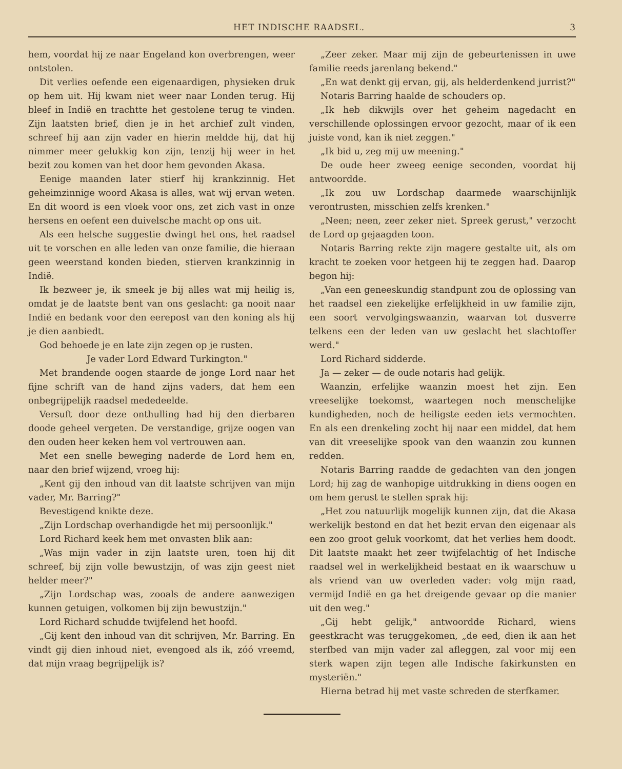HET INDISCHE RAADSEL. 3
hem, voordat hij ze naar Engeland kon overbrengen, weer ontstolen.
Dit verlies oefende een eigenaardigen, physieken druk op hem uit. Hij kwam niet weer naar Londen terug. Hij bleef in Indië en trachtte het gestolene terug te vinden. Zijn laatsten brief, dien je in het archief zult vinden, schreef hij aan zijn vader en hierin meldde hij, dat hij nimmer meer gelukkig kon zijn, tenzij hij weer in het bezit zou komen van het door hem gevonden Akasa.
Eenige maanden later stierf hij krankzinnig. Het geheimzinnige woord Akasa is alles, wat wij ervan weten. En dit woord is een vloek voor ons, zet zich vast in onze hersens en oefent een duivelsche macht op ons uit.
Als een helsche suggestie dwingt het ons, het raadsel uit te vorschen en alle leden van onze familie, die hieraan geen weerstand konden bieden, stierven krankzinnig in Indië.
Ik bezweer je, ik smeek je bij alles wat mij heilig is, omdat je de laatste bent van ons geslacht: ga nooit naar Indië en bedank voor den eerepost van den koning als hij je dien aanbiedt.
God behoede je en late zijn zegen op je rusten.
Je vader Lord Edward Turkington."
Met brandende oogen staarde de jonge Lord naar het fijne schrift van de hand zijns vaders, dat hem een onbegrijpelijk raadsel mededeelde.
Versuft door deze onthulling had hij den dierbaren doode geheel vergeten. De verstandige, grijze oogen van den ouden heer keken hem vol vertrouwen aan.
Met een snelle beweging naderde de Lord hem en, naar den brief wijzend, vroeg hij:
„Kent gij den inhoud van dit laatste schrijven van mijn vader, Mr. Barring?"
Bevestigend knikte deze.
„Zijn Lordschap overhandigde het mij persoonlijk."
Lord Richard keek hem met onvasten blik aan:
„Was mijn vader in zijn laatste uren, toen hij dit schreef, bij zijn volle bewustzijn, of was zijn geest niet helder meer?"
„Zijn Lordschap was, zooals de andere aanwezigen kunnen getuigen, volkomen bij zijn bewustzijn."
Lord Richard schudde twijfelend het hoofd.
„Gij kent den inhoud van dit schrijven, Mr. Barring. En vindt gij dien inhoud niet, evengoed als ik, zóó vreemd, dat mijn vraag begrijpelijk is?
„Zeer zeker. Maar mij zijn de gebeurtenissen in uwe familie reeds jarenlang bekend."
„En wat denkt gij ervan, gij, als helderdenkend jurrist?"
Notaris Barring haalde de schouders op.
„Ik heb dikwijls over het geheim nagedacht en verschillende oplossingen ervoor gezocht, maar of ik een juiste vond, kan ik niet zeggen."
„Ik bid u, zeg mij uw meening."
De oude heer zweeg eenige seconden, voordat hij antwoordde.
„Ik zou uw Lordschap daarmede waarschijnlijk verontrusten, misschien zelfs krenken."
„Neen; neen, zeer zeker niet. Spreek gerust," verzocht de Lord op gejaagden toon.
Notaris Barring rekte zijn magere gestalte uit, als om kracht te zoeken voor hetgeen hij te zeggen had. Daarop begon hij:
„Van een geneeskundig standpunt zou de oplossing van het raadsel een ziekelijke erfelijkheid in uw familie zijn, een soort vervolgingswaanzin, waarvan tot dusverre telkens een der leden van uw geslacht het slachtoffer werd."
Lord Richard sidderde.
Ja — zeker — de oude notaris had gelijk.
Waanzin, erfelijke waanzin moest het zijn. Een vreeselijke toekomst, waartegen noch menschelijke kundigheden, noch de heiligste eeden iets vermochten. En als een drenkeling zocht hij naar een middel, dat hem van dit vreeselijke spook van den waanzin zou kunnen redden.
Notaris Barring raadde de gedachten van den jongen Lord; hij zag de wanhopige uitdrukking in diens oogen en om hem gerust te stellen sprak hij:
„Het zou natuurlijk mogelijk kunnen zijn, dat die Akasa werkelijk bestond en dat het bezit ervan den eigenaar als een zoo groot geluk voorkomt, dat het verlies hem doodt. Dit laatste maakt het zeer twijfelachtig of het Indische raadsel wel in werkelijkheid bestaat en ik waarschuw u als vriend van uw overleden vader: volg mijn raad, vermijd Indië en ga het dreigende gevaar op die manier uit den weg."
„Gij hebt gelijk," antwoordde Richard, wiens geestkracht was teruggekomen, „de eed, dien ik aan het sterfbed van mijn vader zal afleggen, zal voor mij een sterk wapen zijn tegen alle Indische fakirkunsten en mysteriën."
Hierna betrad hij met vaste schreden de sterfkamer.